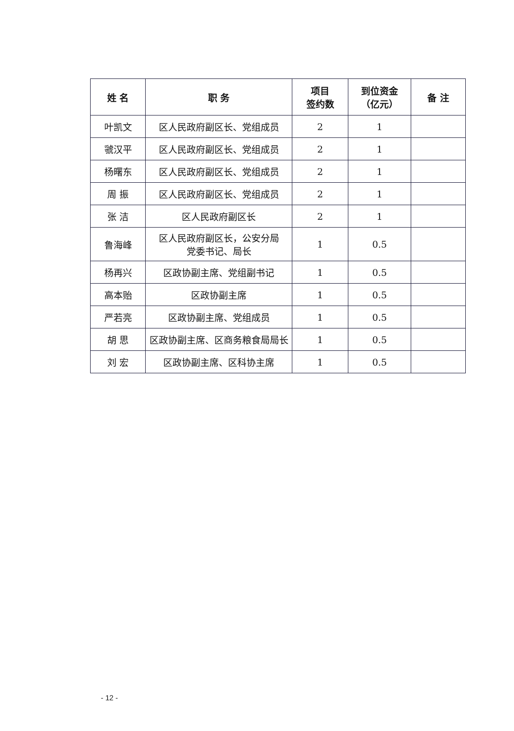| 姓 名 | 职 务 | 项目 签约数 | 到位资金 （亿元） | 备 注 |
| --- | --- | --- | --- | --- |
| 叶凯文 | 区人民政府副区长、党组成员 | 2 | 1 | |
| 虢汉平 | 区人民政府副区长、党组成员 | 2 | 1 | |
| 杨曙东 | 区人民政府副区长、党组成员 | 2 | 1 | |
| 周 振 | 区人民政府副区长、党组成员 | 2 | 1 | |
| 张 洁 | 区人民政府副区长 | 2 | 1 | |
| 鲁海峰 | 区人民政府副区长，公安分局 党委书记、局长 | 1 | 0.5 | |
| 杨再兴 | 区政协副主席、党组副书记 | 1 | 0.5 | |
| 高本贻 | 区政协副主席 | 1 | 0.5 | |
| 严若亮 | 区政协副主席、党组成员 | 1 | 0.5 | |
| 胡 思 | 区政协副主席、区商务粮食局局长 | 1 | 0.5 | |
| 刘 宏 | 区政协副主席、区科协主席 | 1 | 0.5 | |
- 12 -